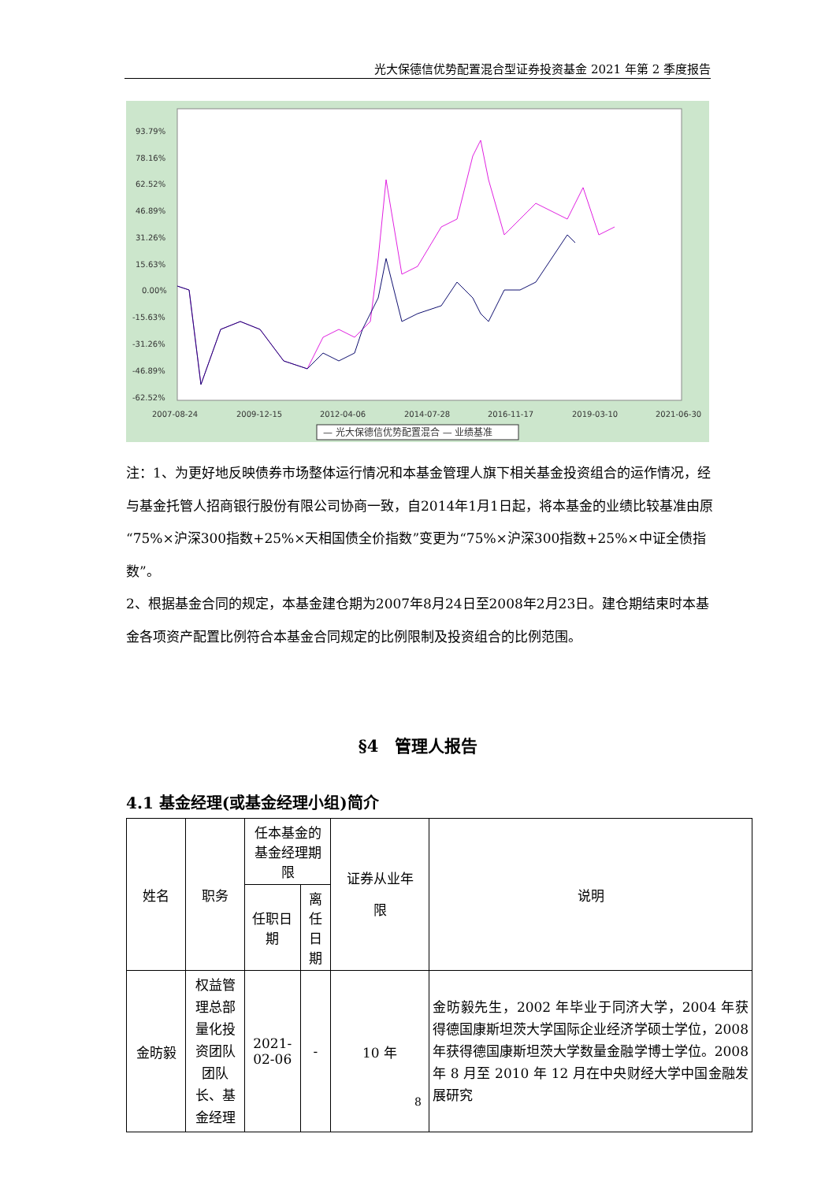光大保德信优势配置混合型证券投资基金 2021 年第 2 季度报告
93.79%
78.16%
62.52%
46.89%
31.26%
15.63%
0.00%
-15.63%
-31.26%
-46.89%
-62.52%
2007-08-24
2009-12-15
2012-04-06
2014-07-28
2016-11-17
2019-03-10
2021-06-30
— 光大保德信优势配置混合 — 业绩基准
注：1、为更好地反映债券市场整体运行情况和本基金管理人旗下相关基金投资组合的运作情况，经与基金托管人招商银行股份有限公司协商一致，自2014年1月1日起，将本基金的业绩比较基准由原“75%×沪深300指数+25%×天相国债全价指数”变更为“75%×沪深300指数+25%×中证全债指数”。
2、根据基金合同的规定，本基金建仓期为2007年8月24日至2008年2月23日。建仓期结束时本基金各项资产配置比例符合本基金合同规定的比例限制及投资组合的比例范围。
§4　管理人报告
4.1 基金经理(或基金经理小组)简介
| 姓名 | 职务 | 任本基金的基金经理期限 | | 证券从业年 限 | 说明 |
| --- | --- | --- | --- | --- | --- |
| | | 任职日期 | 离任日期 | | |
| 金昉毅 | 权益管理总部量化投资团队团队长、基金经理 | 2021-02-06 | - | 10 年 | 金昉毅先生，2002 年毕业于同济大学，2004 年获得德国康斯坦茨大学国际企业经济学硕士学位，2008 年获得德国康斯坦茨大学数量金融学博士学位。2008 年 8 月至 2010 年 12 月在中央财经大学中国金融发展研究 |
8